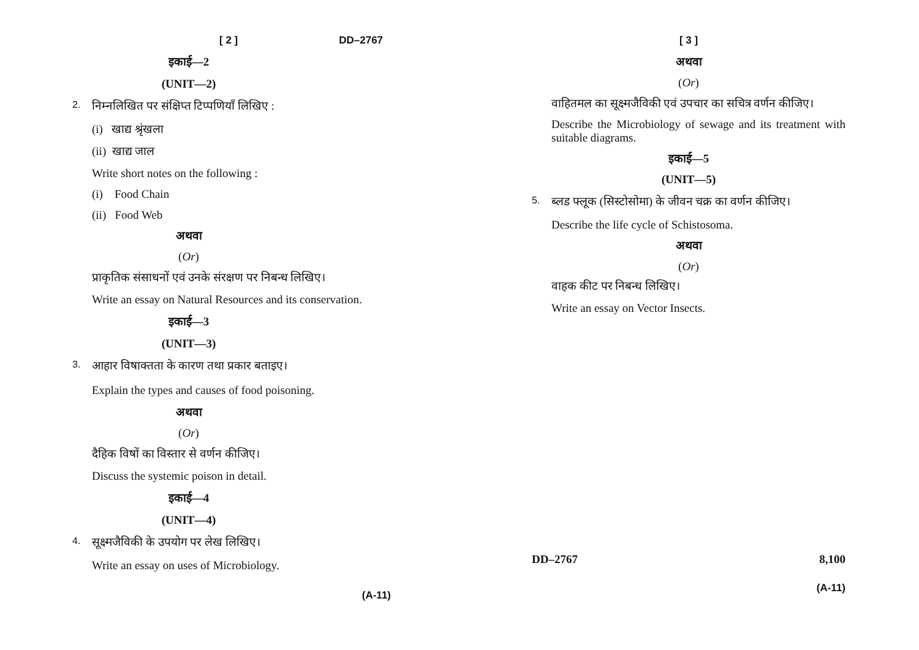[ 2 ] DD–2767
इकाई—2
(UNIT—2)
2. निम्नलिखित पर संक्षिप्त टिप्पणियाँ लिखिए :
(i) खाद्य श्रृंखला
(ii) खाद्य जाल
Write short notes on the following :
(i) Food Chain
(ii) Food Web
अथवा
(Or)
प्राकृतिक संसाधनों एवं उनके संरक्षण पर निबन्ध लिखिए।
Write an essay on Natural Resources and its conservation.
इकाई—3
(UNIT—3)
3. आहार विषाक्तता के कारण तथा प्रकार बताइए।
Explain the types and causes of food poisoning.
अथवा
(Or)
दैहिक विषों का विस्तार से वर्णन कीजिए।
Discuss the systemic poison in detail.
इकाई—4
(UNIT—4)
4. सूक्ष्मजैविकी के उपयोग पर लेख लिखिए।
Write an essay on uses of Microbiology.
(A-11)
[ 3 ]
अथवा
(Or)
वाहितमल का सूक्ष्मजैविकी एवं उपचार का सचित्र वर्णन कीजिए।
Describe the Microbiology of sewage and its treatment with suitable diagrams.
इकाई—5
(UNIT—5)
5. ब्लड फ्लूक (सिस्टोसोमा) के जीवन चक्र का वर्णन कीजिए।
Describe the life cycle of Schistosoma.
अथवा
(Or)
वाहक कीट पर निबन्ध लिखिए।
Write an essay on Vector Insects.
DD–2767 8,100
(A-11)